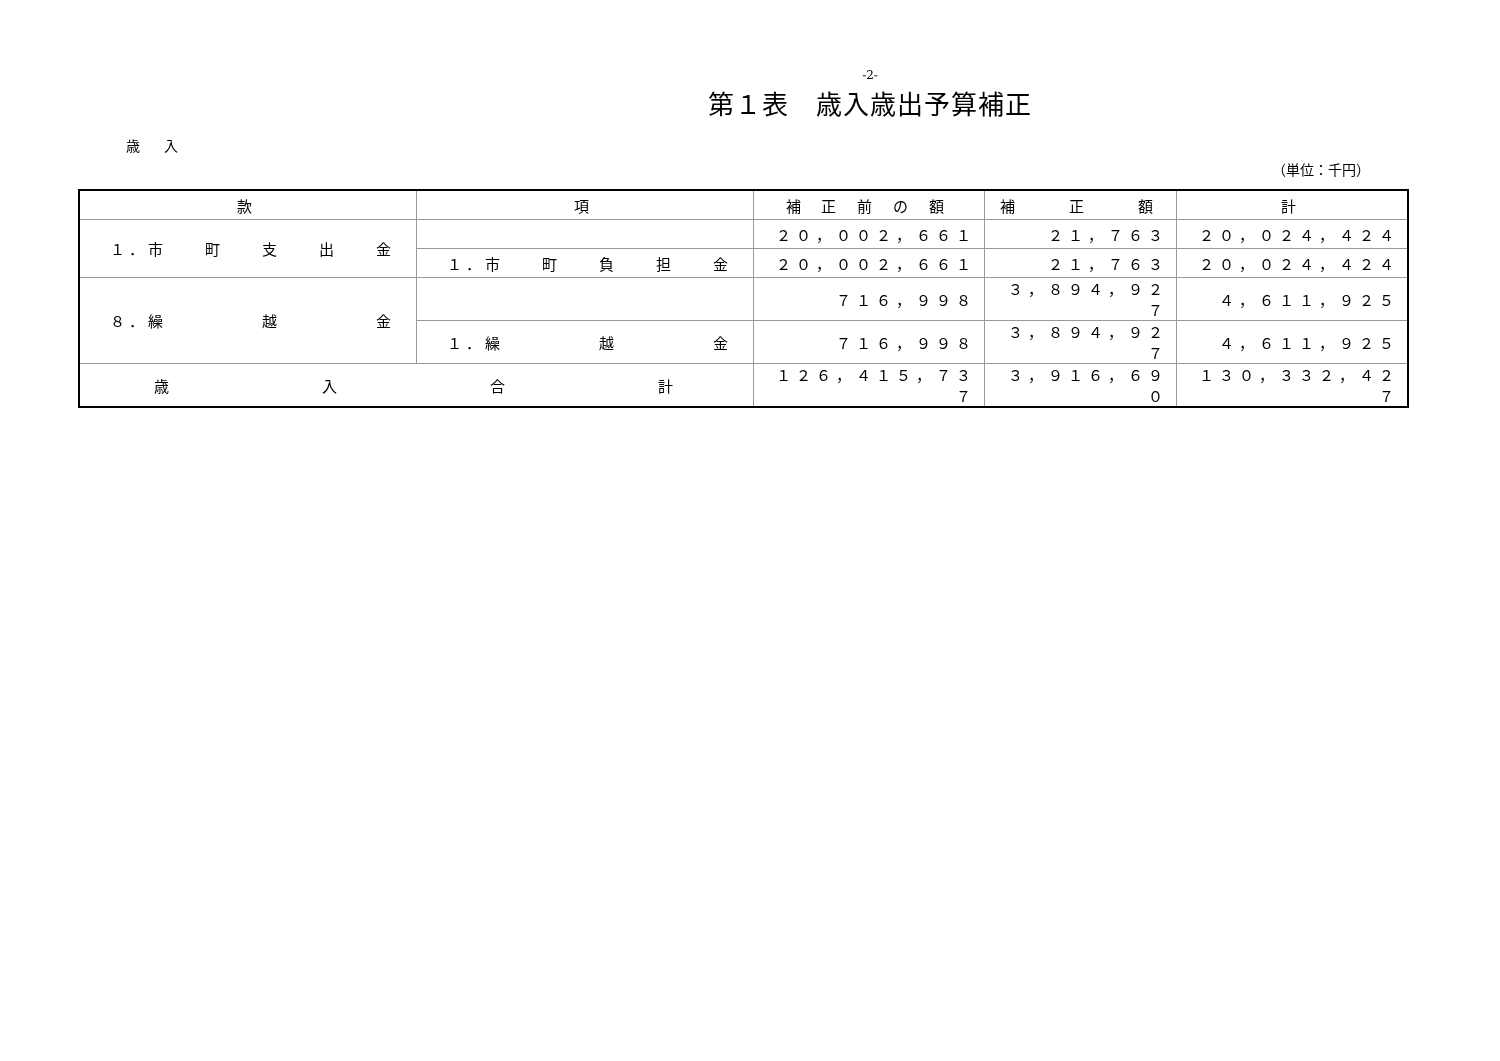-2-
第１表　歳入歳出予算補正
歳 入
（単位：千円）
| 款 | 項 | 補 正 前 の 額 | 補 正 額 | 計 |
| --- | --- | --- | --- | --- |
| １．市 町 支 出 金 | | ２０，００２，６６１ | ２１，７６３ | ２０，０２４，４２４ |
| | １．市 町 負 担 金 | ２０，００２，６６１ | ２１，７６３ | ２０，０２４，４２４ |
| ８．繰 越 金 | | ７１６，９９８ | ３，８９４，９２７ | ４，６１１，９２５ |
| | １．繰 越 金 | ７１６，９９８ | ３，８９４，９２７ | ４，６１１，９２５ |
| 歳 入 合 計 | | １２６，４１５，７３７ | ３，９１６，６９０ | １３０，３３２，４２７ |